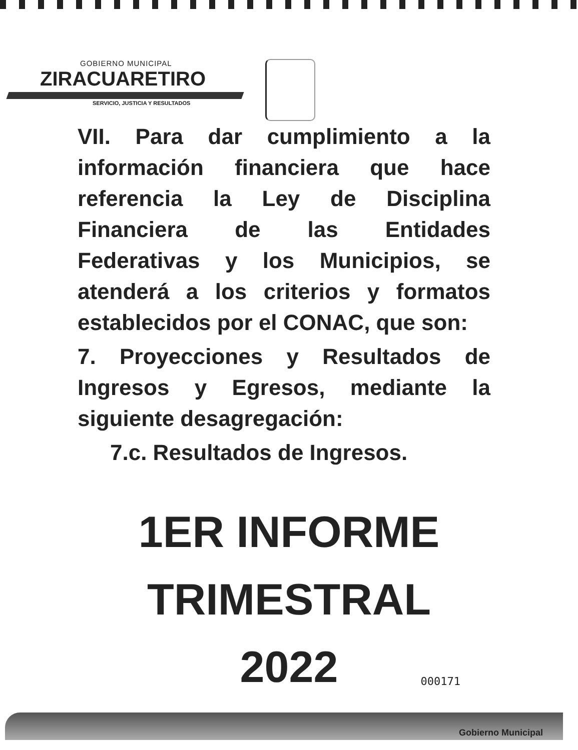GOBIERNO MUNICIPAL
ZIRACUARETIRO
SERVICIO, JUSTICIA Y RESULTADOS
VII. Para dar cumplimiento a la información financiera que hace referencia la Ley de Disciplina Financiera de las Entidades Federativas y los Municipios, se atenderá a los criterios y formatos establecidos por el CONAC, que son:
7. Proyecciones y Resultados de Ingresos y Egresos, mediante la siguiente desagregación:
7.c. Resultados de Ingresos.
1ER INFORME
TRIMESTRAL
2022
000171
Gobierno Municipal